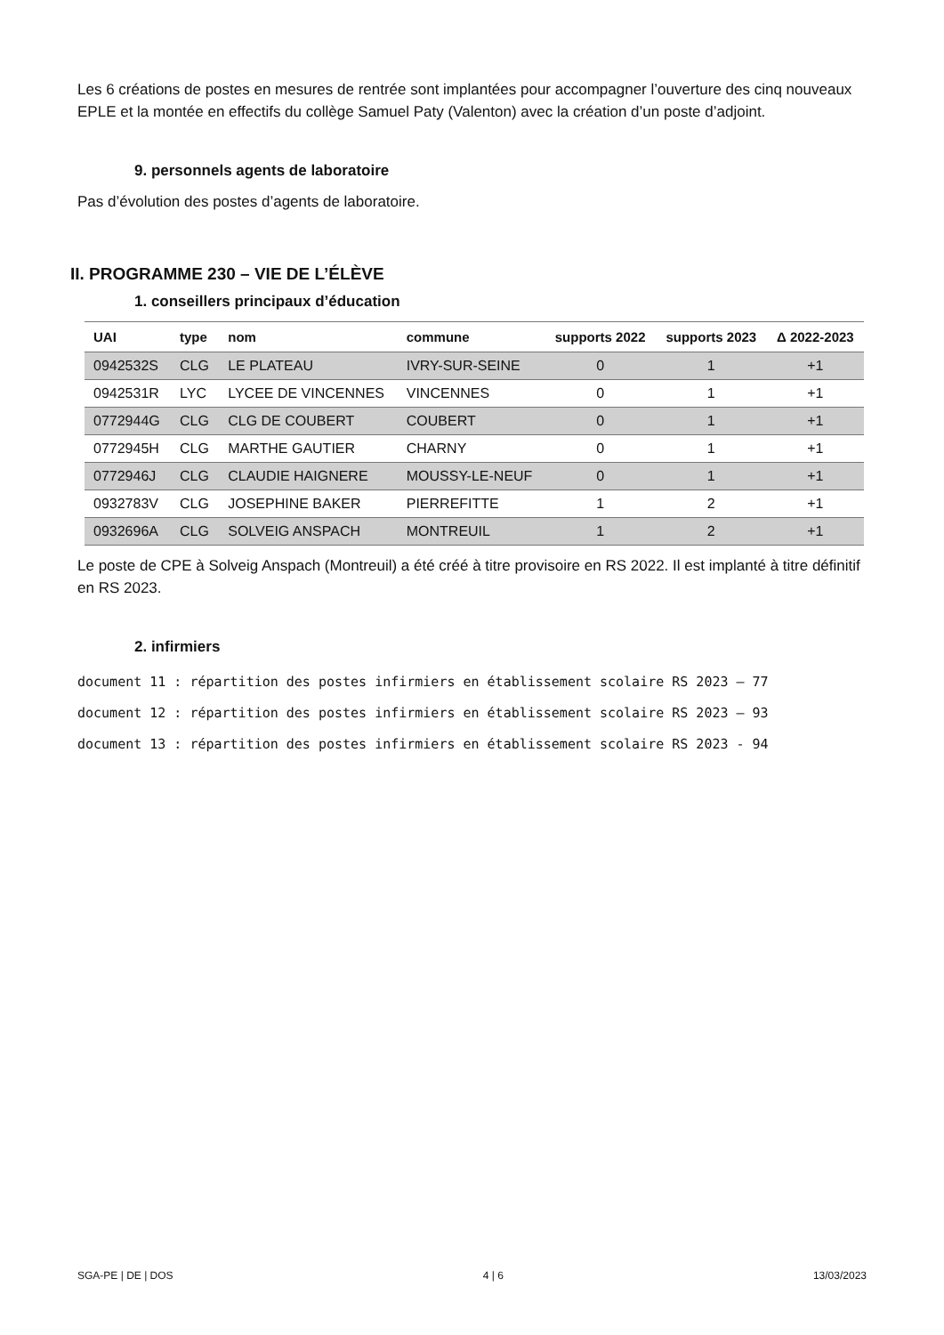Les 6 créations de postes en mesures de rentrée sont implantées pour accompagner l’ouverture des cinq nouveaux EPLE et la montée en effectifs du collège Samuel Paty (Valenton) avec la création d’un poste d’adjoint.
9. personnels agents de laboratoire
Pas d’évolution des postes d’agents de laboratoire.
II. PROGRAMME 230 – VIE DE L’ÉLÈVE
1. conseillers principaux d’éducation
| UAI | type | nom | commune | supports 2022 | supports 2023 | Δ 2022-2023 |
| --- | --- | --- | --- | --- | --- | --- |
| 0942532S | CLG | LE PLATEAU | IVRY-SUR-SEINE | 0 | 1 | +1 |
| 0942531R | LYC | LYCEE DE VINCENNES | VINCENNES | 0 | 1 | +1 |
| 0772944G | CLG | CLG DE COUBERT | COUBERT | 0 | 1 | +1 |
| 0772945H | CLG | MARTHE GAUTIER | CHARNY | 0 | 1 | +1 |
| 0772946J | CLG | CLAUDIE HAIGNERE | MOUSSY-LE-NEUF | 0 | 1 | +1 |
| 0932783V | CLG | JOSEPHINE BAKER | PIERREFITTE | 1 | 2 | +1 |
| 0932696A | CLG | SOLVEIG ANSPACH | MONTREUIL | 1 | 2 | +1 |
Le poste de CPE à Solveig Anspach (Montreuil) a été créé à titre provisoire en RS 2022. Il est implanté à titre définitif en RS 2023.
2. infirmiers
document 11 : répartition des postes infirmiers en établissement scolaire RS 2023 – 77
document 12 : répartition des postes infirmiers en établissement scolaire RS 2023 – 93
document 13 : répartition des postes infirmiers en établissement scolaire RS 2023 - 94
SGA-PE | DE | DOS 4 | 6 13/03/2023